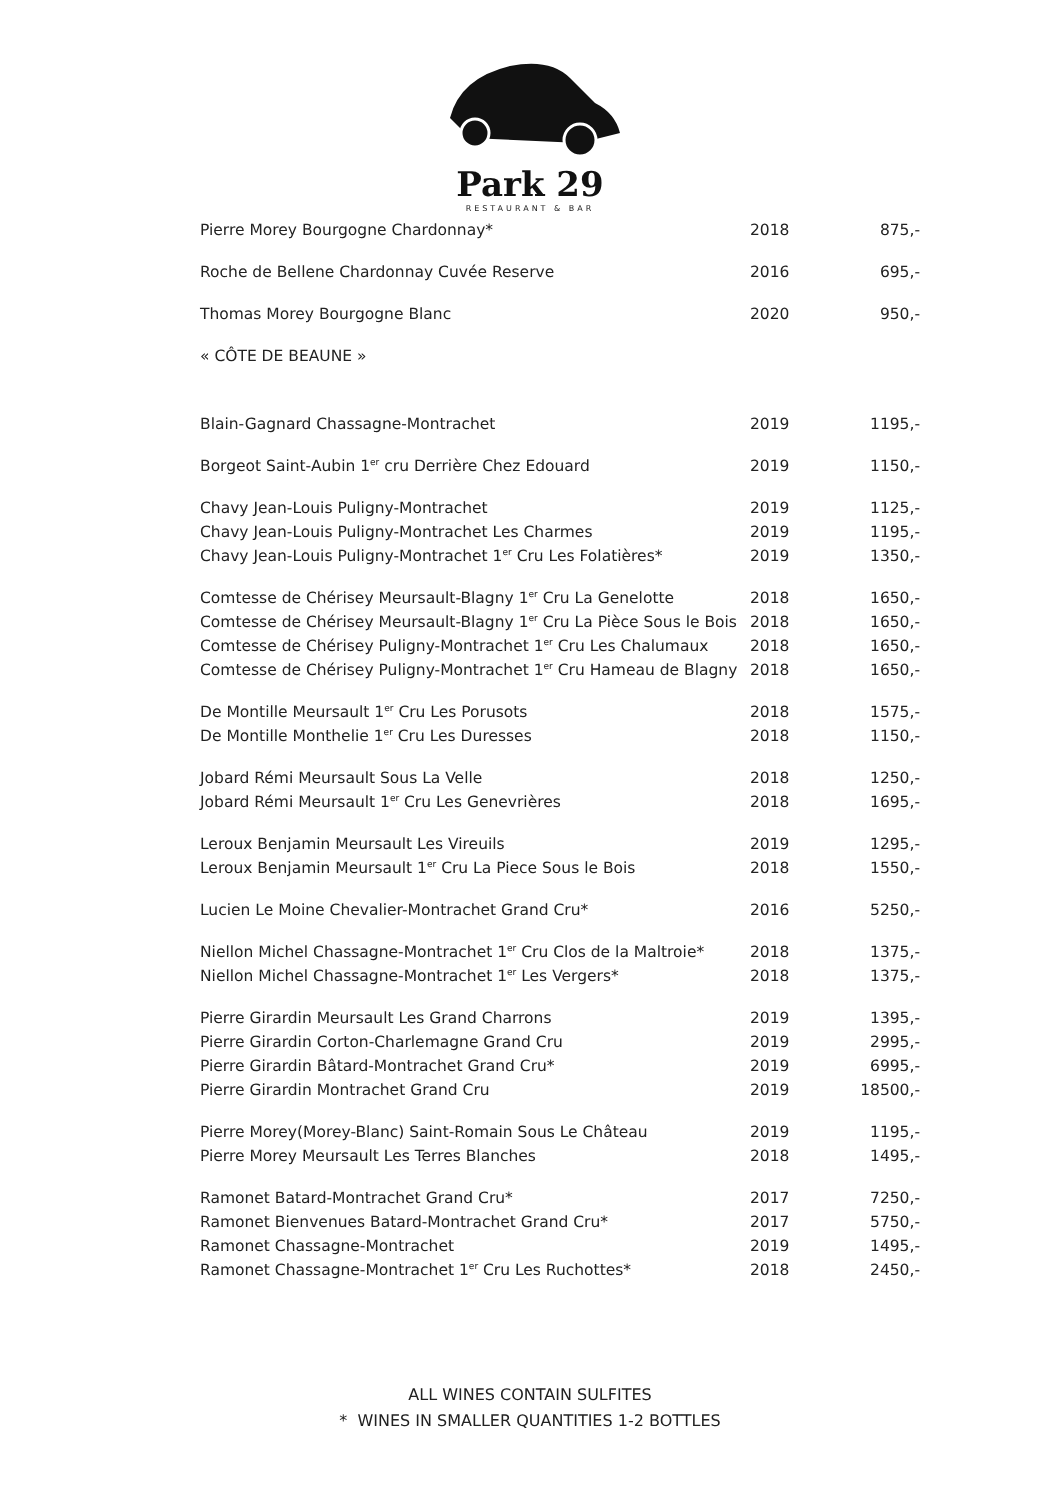Park 29
RESTAURANT & BAR
| Pierre Morey Bourgogne Chardonnay* | 2018 | 875,- |
| Roche de Bellene Chardonnay Cuvée Reserve | 2016 | 695,- |
| Thomas Morey Bourgogne Blanc | 2020 | 950,- |
| « CÔTE DE BEAUNE » | | |
| Blain-Gagnard Chassagne-Montrachet | 2019 | 1195,- |
| Borgeot Saint-Aubin 1<sup>er</sup> cru Derrière Chez Edouard | 2019 | 1150,- |
| Chavy Jean-Louis Puligny-Montrachet | 2019 | 1125,- |
| Chavy Jean-Louis Puligny-Montrachet Les Charmes | 2019 | 1195,- |
| Chavy Jean-Louis Puligny-Montrachet 1<sup>er</sup> Cru Les Folatières* | 2019 | 1350,- |
| Comtesse de Chérisey Meursault-Blagny 1<sup>er</sup> Cru La Genelotte | 2018 | 1650,- |
| Comtesse de Chérisey Meursault-Blagny 1<sup>er</sup> Cru La Pièce Sous le Bois | 2018 | 1650,- |
| Comtesse de Chérisey Puligny-Montrachet 1<sup>er</sup> Cru Les Chalumaux | 2018 | 1650,- |
| Comtesse de Chérisey Puligny-Montrachet 1<sup>er</sup> Cru Hameau de Blagny | 2018 | 1650,- |
| De Montille Meursault 1<sup>er</sup> Cru Les Porusots | 2018 | 1575,- |
| De Montille Monthelie 1<sup>er</sup> Cru Les Duresses | 2018 | 1150,- |
| Jobard Rémi Meursault Sous La Velle | 2018 | 1250,- |
| Jobard Rémi Meursault 1<sup>er</sup> Cru Les Genevrières | 2018 | 1695,- |
| Leroux Benjamin Meursault Les Vireuils | 2019 | 1295,- |
| Leroux Benjamin Meursault 1<sup>er</sup> Cru La Piece Sous le Bois | 2018 | 1550,- |
| Lucien Le Moine Chevalier-Montrachet Grand Cru* | 2016 | 5250,- |
| Niellon Michel Chassagne-Montrachet 1<sup>er</sup> Cru Clos de la Maltroie* | 2018 | 1375,- |
| Niellon Michel Chassagne-Montrachet 1<sup>er</sup> Les Vergers* | 2018 | 1375,- |
| Pierre Girardin Meursault Les Grand Charrons | 2019 | 1395,- |
| Pierre Girardin Corton-Charlemagne Grand Cru | 2019 | 2995,- |
| Pierre Girardin Bâtard-Montrachet Grand Cru* | 2019 | 6995,- |
| Pierre Girardin Montrachet Grand Cru | 2019 | 18500,- |
| Pierre Morey(Morey-Blanc) Saint-Romain Sous Le Château | 2019 | 1195,- |
| Pierre Morey Meursault Les Terres Blanches | 2018 | 1495,- |
| Ramonet Batard-Montrachet Grand Cru* | 2017 | 7250,- |
| Ramonet Bienvenues Batard-Montrachet Grand Cru* | 2017 | 5750,- |
| Ramonet Chassagne-Montrachet | 2019 | 1495,- |
| Ramonet Chassagne-Montrachet 1<sup>er</sup> Cru Les Ruchottes* | 2018 | 2450,- |
ALL WINES CONTAIN SULFITES
* WINES IN SMALLER QUANTITIES 1-2 BOTTLES